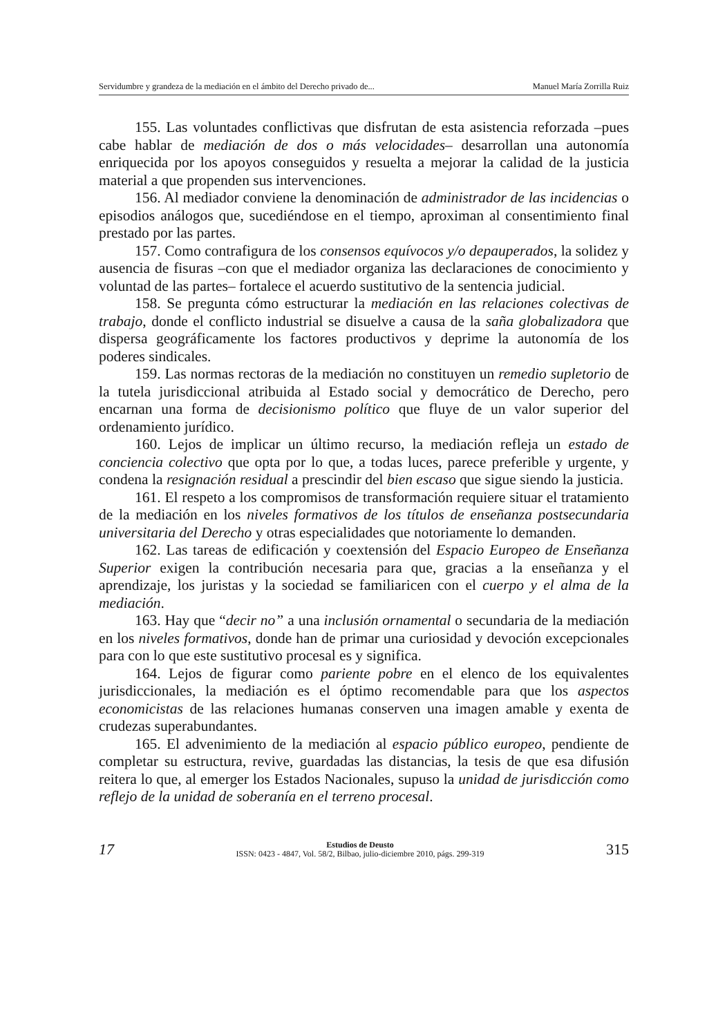Servidumbre y grandeza de la mediación en el ámbito del Derecho privado de... Manuel María Zorrilla Ruiz
155. Las voluntades conflictivas que disfrutan de esta asistencia reforzada –pues cabe hablar de mediación de dos o más velocidades– desarrollan una autonomía enriquecida por los apoyos conseguidos y resuelta a mejorar la calidad de la justicia material a que propenden sus intervenciones.
156. Al mediador conviene la denominación de administrador de las incidencias o episodios análogos que, sucediéndose en el tiempo, aproximan al consentimiento final prestado por las partes.
157. Como contrafigura de los consensos equívocos y/o depauperados, la solidez y ausencia de fisuras –con que el mediador organiza las declaraciones de conocimiento y voluntad de las partes– fortalece el acuerdo sustitutivo de la sentencia judicial.
158. Se pregunta cómo estructurar la mediación en las relaciones colectivas de trabajo, donde el conflicto industrial se disuelve a causa de la saña globalizadora que dispersa geográficamente los factores productivos y deprime la autonomía de los poderes sindicales.
159. Las normas rectoras de la mediación no constituyen un remedio supletorio de la tutela jurisdiccional atribuida al Estado social y democrático de Derecho, pero encarnan una forma de decisionismo político que fluye de un valor superior del ordenamiento jurídico.
160. Lejos de implicar un último recurso, la mediación refleja un estado de conciencia colectivo que opta por lo que, a todas luces, parece preferible y urgente, y condena la resignación residual a prescindir del bien escaso que sigue siendo la justicia.
161. El respeto a los compromisos de transformación requiere situar el tratamiento de la mediación en los niveles formativos de los títulos de enseñanza postsecundaria universitaria del Derecho y otras especialidades que notoriamente lo demanden.
162. Las tareas de edificación y coextensión del Espacio Europeo de Enseñanza Superior exigen la contribución necesaria para que, gracias a la enseñanza y el aprendizaje, los juristas y la sociedad se familiaricen con el cuerpo y el alma de la mediación.
163. Hay que “decir no” a una inclusión ornamental o secundaria de la mediación en los niveles formativos, donde han de primar una curiosidad y devoción excepcionales para con lo que este sustitutivo procesal es y significa.
164. Lejos de figurar como pariente pobre en el elenco de los equivalentes jurisdiccionales, la mediación es el óptimo recomendable para que los aspectos economicistas de las relaciones humanas conserven una imagen amable y exenta de crudezas superabundantes.
165. El advenimiento de la mediación al espacio público europeo, pendiente de completar su estructura, revive, guardadas las distancias, la tesis de que esa difusión reitera lo que, al emerger los Estados Nacionales, supuso la unidad de jurisdicción como reflejo de la unidad de soberanía en el terreno procesal.
17
Estudios de Deusto
ISSN: 0423 - 4847, Vol. 58/2, Bilbao, julio-diciembre 2010, págs. 299-319
315